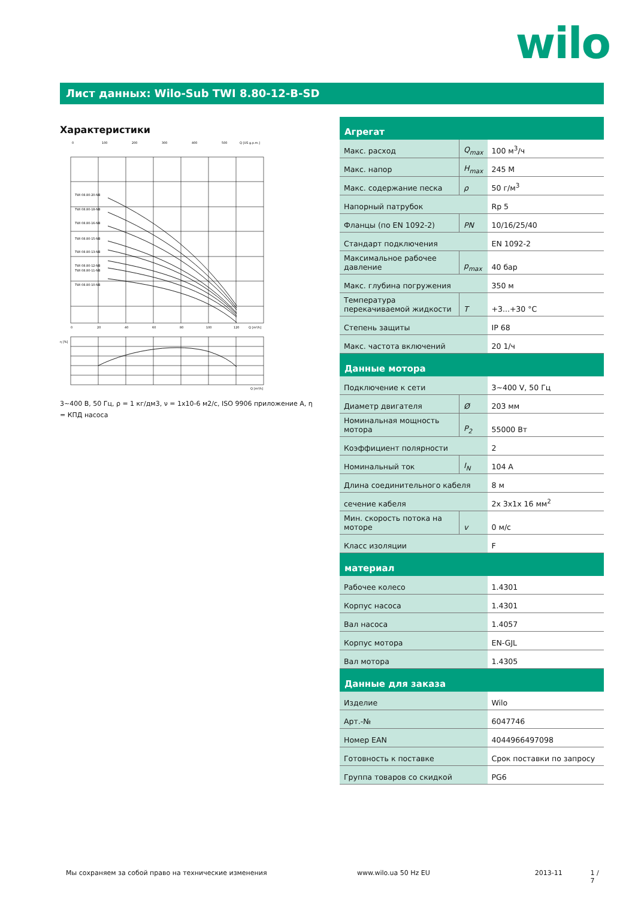wilo
Лист данных: Wilo-Sub TWI 8.80-12-B-SD
Характеристики
0
100
200
300
400
500
Q [US g.p.m.]
TWI 08.80-20-NB
TWI 08.80-18-NB
TWI 08.80-16-NB
TWI 08.80-15-NB
TWI 08.80-13-NB
TWI 08.80-12-NB
TWI 08.80-11-NB
TWI 08.80-10-NB
0
20
40
60
80
100
120
Q [m³/h]
η [%]
Q [m³/h]
3~400 В, 50 Гц, ρ = 1 кг/дм3, ν = 1x10-6 м2/с, ISO 9906 приложение А, η = КПД насоса
| Агрегат | | |
| --- | --- | --- |
| Макс. расход | Q<sub>max</sub> | 100 м<sup>3</sup>/ч |
| Макс. напор | H<sub>max</sub> | 245 M |
| Макс. содержание песка | ρ | 50 г/м<sup>3</sup> |
| Напорный патрубок | | Rp 5 |
| Фланцы (по EN 1092-2) | PN | 10/16/25/40 |
| Стандарт подключения | | EN 1092-2 |
| Максимальное рабочее давление | p<sub>max</sub> | 40 бар |
| Макс. глубина погружения | | 350 м |
| Температура перекачиваемой жидкости | T | +3...+30 °C |
| Степень защиты | | IP 68 |
| Макс. частота включений | | 20 1/ч |
| Данные мотора | | |
| Подключение к сети | | 3~400 V, 50 Гц |
| Диаметр двигателя | Ø | 203 мм |
| Номинальная мощность мотора | P<sub>2</sub> | 55000 Вт |
| Коэффициент полярности | | 2 |
| Номинальный ток | I<sub>N</sub> | 104 A |
| Длина соединительного кабеля | | 8 м |
| сечение кабеля | | 2x 3x1x 16 мм<sup>2</sup> |
| Мин. скорость потока на моторе | v | 0 м/с |
| Класс изоляции | | F |
| материал | | |
| Рабочее колесо | | 1.4301 |
| Корпус насоса | | 1.4301 |
| Вал насоса | | 1.4057 |
| Корпус мотора | | EN-GJL |
| Вал мотора | | 1.4305 |
| Данные для заказа | | |
| Изделие | | Wilo |
| Арт.-№ | | 6047746 |
| Номер EAN | | 4044966497098 |
| Готовность к поставке | | Срок поставки по запросу |
| Группа товаров со скидкой | | PG6 |
Мы сохраняем за собой право на технические изменения www.wilo.ua 50 Hz EU 2013-11 1 / 7